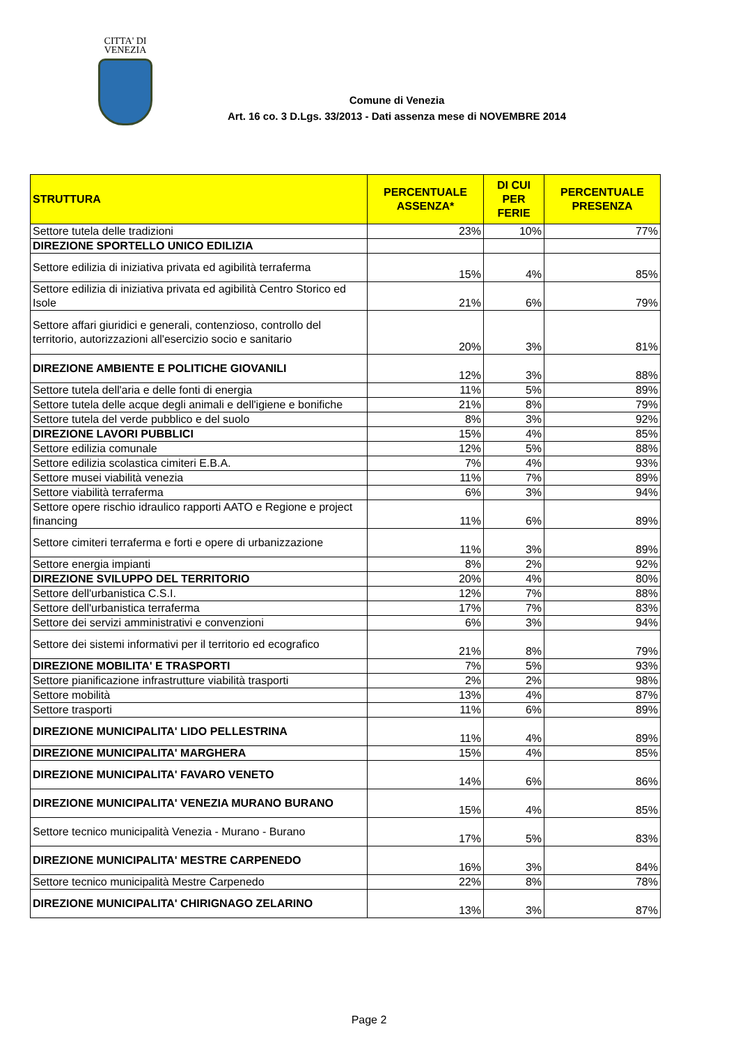CITTA' DI
VENEZIA
Comune di Venezia
Art. 16 co. 3 D.Lgs. 33/2013 - Dati assenza mese di NOVEMBRE 2014
| STRUTTURA | PERCENTUALE ASSENZA* | DI CUI PER FERIE | PERCENTUALE PRESENZA |
| --- | --- | --- | --- |
| Settore tutela delle tradizioni | 23% | 10% | 77% |
| DIREZIONE SPORTELLO UNICO EDILIZIA | | | |
| Settore edilizia di iniziativa privata ed agibilità terraferma | 15% | 4% | 85% |
| Settore edilizia di iniziativa privata ed agibilità Centro Storico ed Isole | 21% | 6% | 79% |
| Settore affari giuridici e generali, contenzioso, controllo del territorio, autorizzazioni all'esercizio socio e sanitario | 20% | 3% | 81% |
| DIREZIONE AMBIENTE E POLITICHE GIOVANILI | 12% | 3% | 88% |
| Settore tutela dell'aria e delle fonti di energia | 11% | 5% | 89% |
| Settore tutela delle acque degli animali e dell'igiene e bonifiche | 21% | 8% | 79% |
| Settore tutela del verde pubblico e del suolo | 8% | 3% | 92% |
| DIREZIONE LAVORI PUBBLICI | 15% | 4% | 85% |
| Settore edilizia comunale | 12% | 5% | 88% |
| Settore edilizia scolastica cimiteri E.B.A. | 7% | 4% | 93% |
| Settore musei viabilità venezia | 11% | 7% | 89% |
| Settore viabilità terraferma | 6% | 3% | 94% |
| Settore opere rischio idraulico rapporti AATO e Regione e project financing | 11% | 6% | 89% |
| Settore cimiteri terraferma e forti e opere di urbanizzazione | 11% | 3% | 89% |
| Settore energia impianti | 8% | 2% | 92% |
| DIREZIONE SVILUPPO DEL TERRITORIO | 20% | 4% | 80% |
| Settore dell'urbanistica C.S.I. | 12% | 7% | 88% |
| Settore dell'urbanistica terraferma | 17% | 7% | 83% |
| Settore dei servizi amministrativi e convenzioni | 6% | 3% | 94% |
| Settore dei sistemi informativi per il territorio ed ecografico | 21% | 8% | 79% |
| DIREZIONE MOBILITA' E TRASPORTI | 7% | 5% | 93% |
| Settore pianificazione infrastrutture viabilità trasporti | 2% | 2% | 98% |
| Settore mobilità | 13% | 4% | 87% |
| Settore trasporti | 11% | 6% | 89% |
| DIREZIONE MUNICIPALITA' LIDO PELLESTRINA | 11% | 4% | 89% |
| DIREZIONE MUNICIPALITA' MARGHERA | 15% | 4% | 85% |
| DIREZIONE MUNICIPALITA' FAVARO VENETO | 14% | 6% | 86% |
| DIREZIONE MUNICIPALITA' VENEZIA MURANO BURANO | 15% | 4% | 85% |
| Settore tecnico municipalità Venezia - Murano - Burano | 17% | 5% | 83% |
| DIREZIONE MUNICIPALITA' MESTRE CARPENEDO | 16% | 3% | 84% |
| Settore tecnico municipalità Mestre Carpenedo | 22% | 8% | 78% |
| DIREZIONE MUNICIPALITA' CHIRIGNAGO ZELARINO | 13% | 3% | 87% |
Page 2